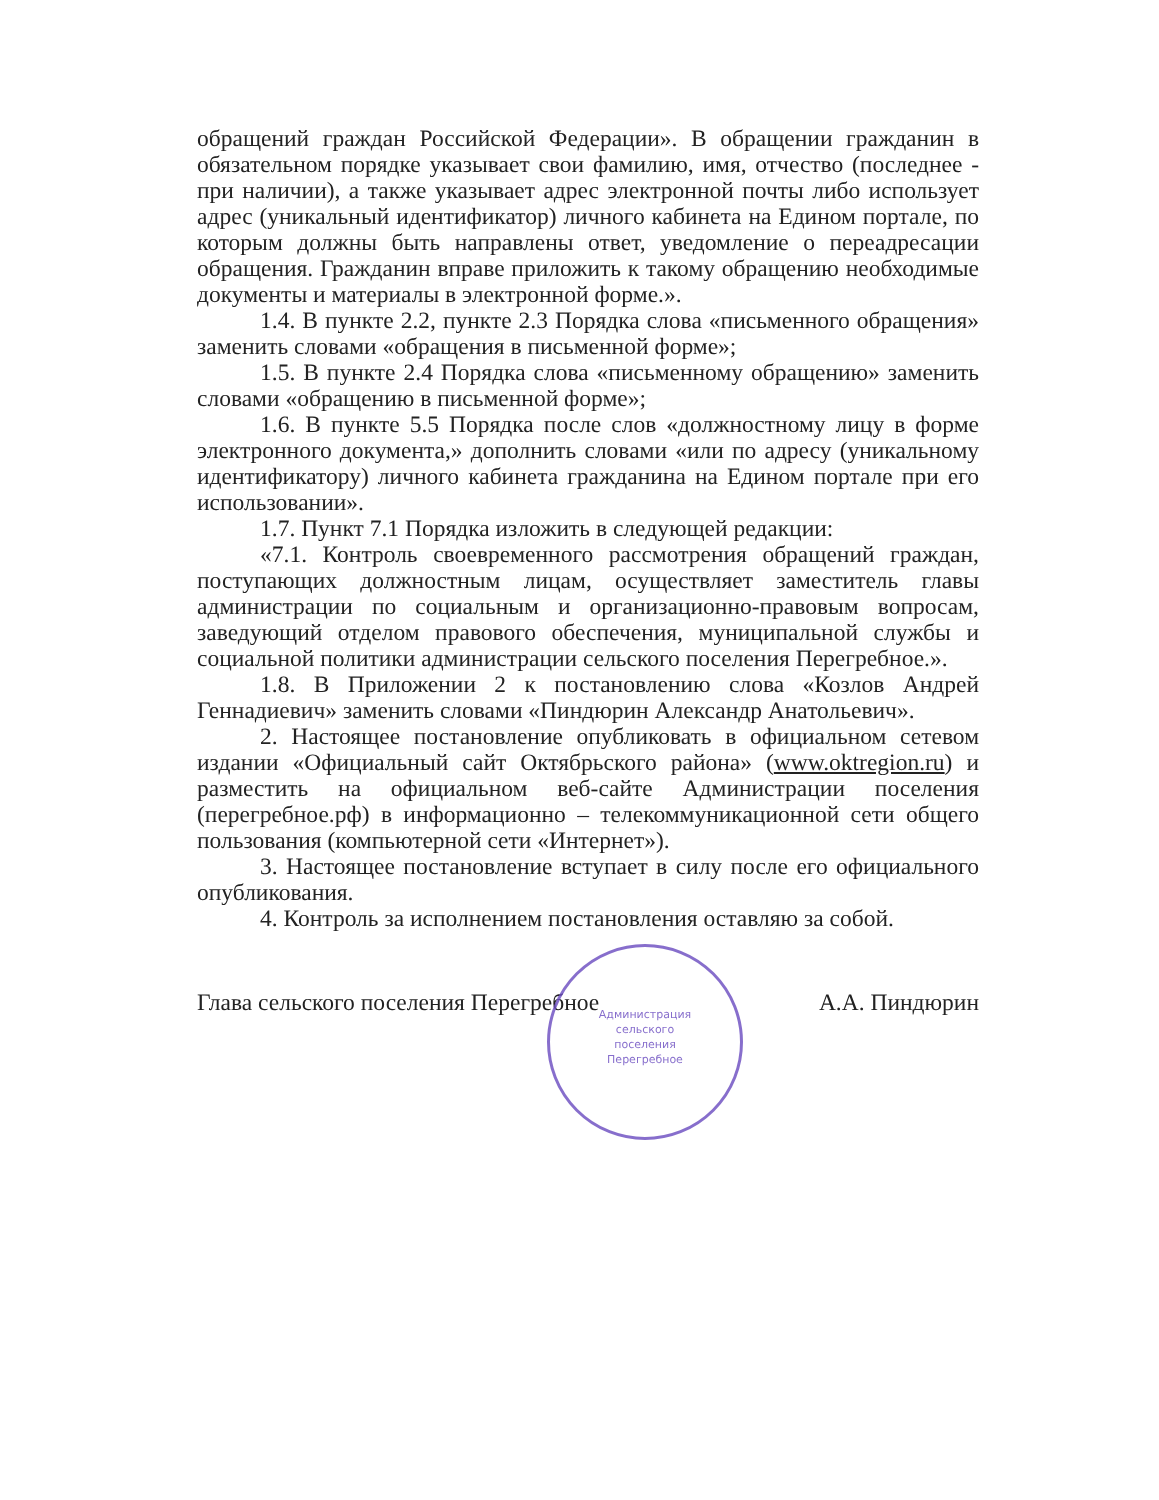обращений граждан Российской Федерации». В обращении гражданин в обязательном порядке указывает свои фамилию, имя, отчество (последнее - при наличии), а также указывает адрес электронной почты либо использует адрес (уникальный идентификатор) личного кабинета на Едином портале, по которым должны быть направлены ответ, уведомление о переадресации обращения. Гражданин вправе приложить к такому обращению необходимые документы и материалы в электронной форме.».
1.4. В пункте 2.2, пункте 2.3 Порядка слова «письменного обращения» заменить словами «обращения в письменной форме»;
1.5. В пункте 2.4 Порядка слова «письменному обращению» заменить словами «обращению в письменной форме»;
1.6. В пункте 5.5 Порядка после слов «должностному лицу в форме электронного документа,» дополнить словами «или по адресу (уникальному идентификатору) личного кабинета гражданина на Едином портале при его использовании».
1.7. Пункт 7.1 Порядка изложить в следующей редакции:
«7.1. Контроль своевременного рассмотрения обращений граждан, поступающих должностным лицам, осуществляет заместитель главы администрации по социальным и организационно-правовым вопросам, заведующий отделом правового обеспечения, муниципальной службы и социальной политики администрации сельского поселения Перегребное.».
1.8. В Приложении 2 к постановлению слова «Козлов Андрей Геннадиевич» заменить словами «Пиндюрин Александр Анатольевич».
2. Настоящее постановление опубликовать в официальном сетевом издании «Официальный сайт Октябрьского района» (www.oktregion.ru) и разместить на официальном веб-сайте Администрации поселения (перегребное.рф) в информационно – телекоммуникационной сети общего пользования (компьютерной сети «Интернет»).
3. Настоящее постановление вступает в силу после его официального опубликования.
4. Контроль за исполнением постановления оставляю за собой.
Глава сельского поселения Перегребное А.А. Пиндюрин
Администрация сельского поселения Перегребное